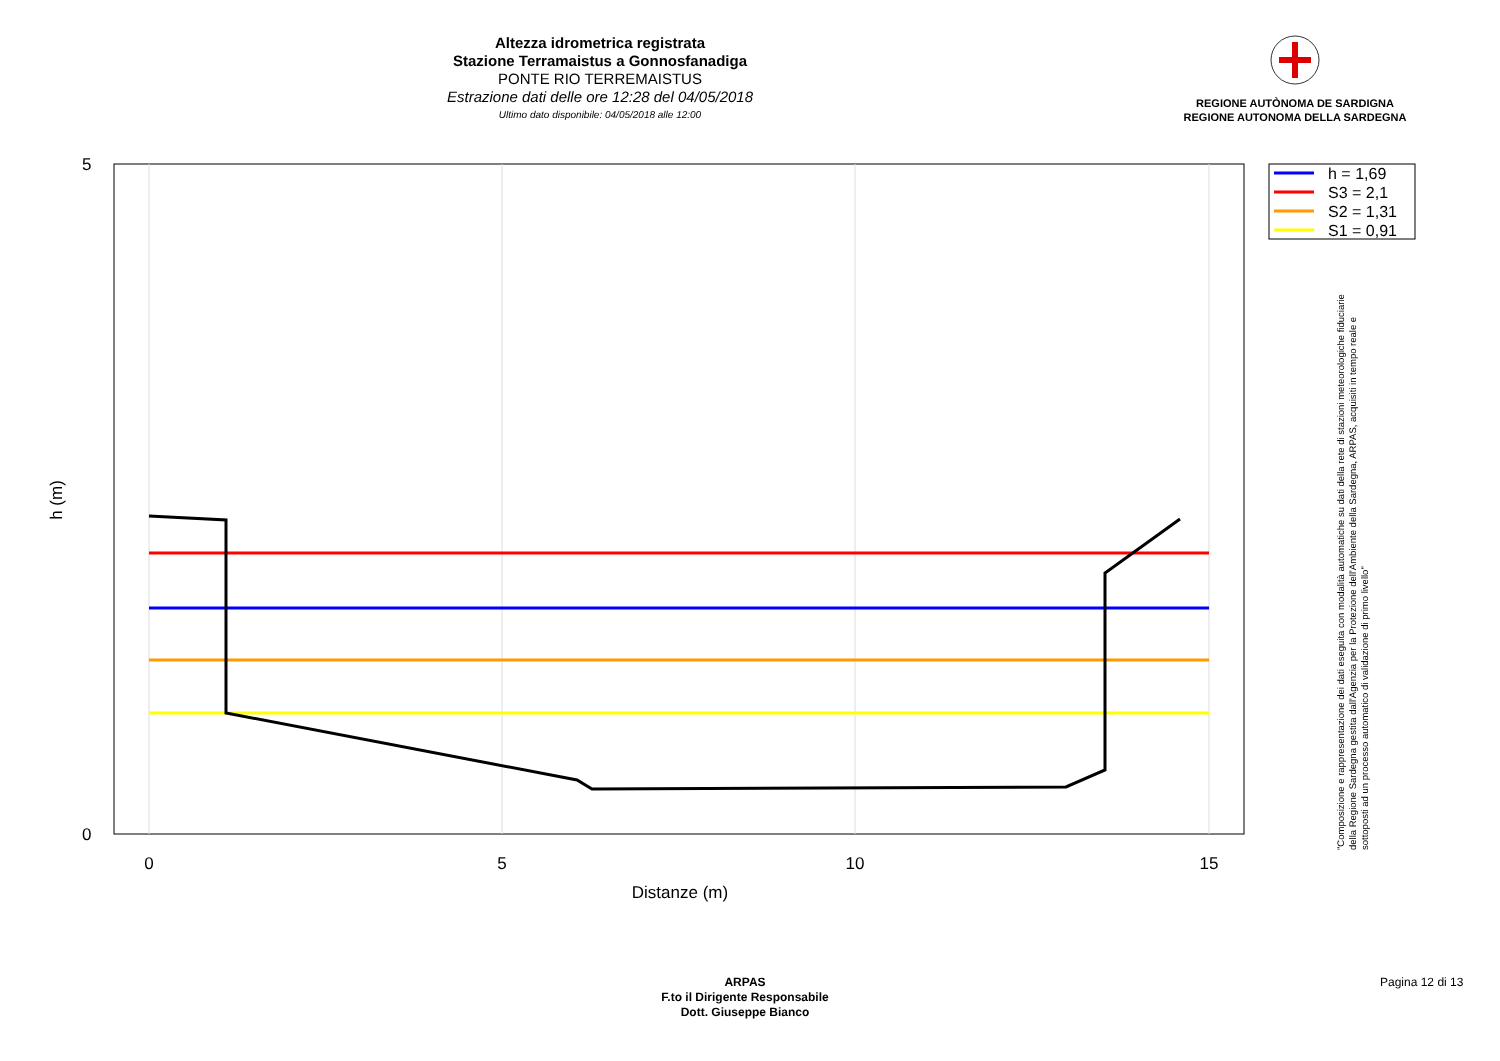Altezza idrometrica registrata
Stazione Terramaistus a Gonnosfanadiga
PONTE RIO TERREMAISTUS
Estrazione dati delle ore 12:28 del 04/05/2018
Ultimo dato disponibile: 04/05/2018 alle 12:00
REGIONE AUTÒNOMA DE SARDIGNA
REGIONE AUTONOMA DELLA SARDEGNA
5
0
0
5
10
15
Distanze (m)
h (m)
h = 1,69
S3 = 2,1
S2 = 1,31
S1 = 0,91
"Composizione e rappresentazione dei dati eseguita con modalità automatiche su dati della rete di stazioni meteorologiche fiduciarie della Regione Sardegna gestita dall'Agenzia per la Protezione dell'Ambiente della Sardegna, ARPAS, acquisiti in tempo reale e sottoposti ad un processo automatico di validazione di primo livello"
ARPAS
F.to il Dirigente Responsabile
Dott. Giuseppe Bianco
Pagina 12 di 13